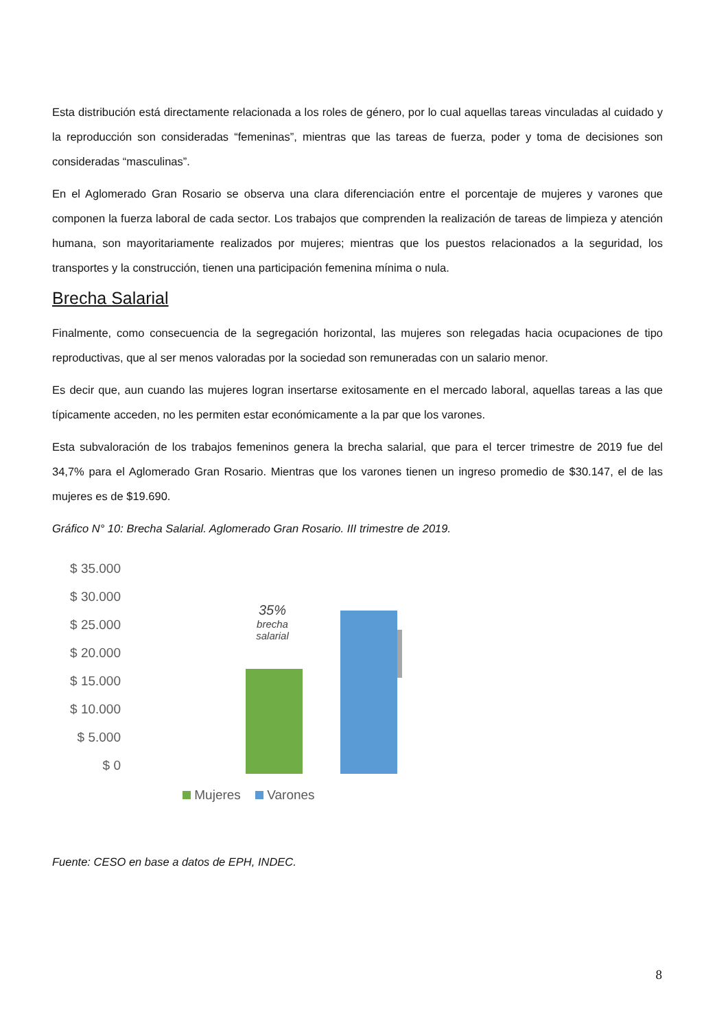Esta distribución está directamente relacionada a los roles de género, por lo cual aquellas tareas vinculadas al cuidado y la reproducción son consideradas “femeninas”, mientras que las tareas de fuerza, poder y toma de decisiones son consideradas “masculinas”.
En el Aglomerado Gran Rosario se observa una clara diferenciación entre el porcentaje de mujeres y varones que componen la fuerza laboral de cada sector. Los trabajos que comprenden la realización de tareas de limpieza y atención humana, son mayoritariamente realizados por mujeres; mientras que los puestos relacionados a la seguridad, los transportes y la construcción, tienen una participación femenina mínima o nula.
Brecha Salarial
Finalmente, como consecuencia de la segregación horizontal, las mujeres son relegadas hacia ocupaciones de tipo reproductivas, que al ser menos valoradas por la sociedad son remuneradas con un salario menor.
Es decir que, aun cuando las mujeres logran insertarse exitosamente en el mercado laboral, aquellas tareas a las que típicamente acceden, no les permiten estar económicamente a la par que los varones.
Esta subvaloración de los trabajos femeninos genera la brecha salarial, que para el tercer trimestre de 2019 fue del 34,7% para el Aglomerado Gran Rosario. Mientras que los varones tienen un ingreso promedio de $30.147, el de las mujeres es de $19.690.
Gráfico N° 10: Brecha Salarial. Aglomerado Gran Rosario. III trimestre de 2019.
$ 35.000
$ 30.000
$ 25.000
$ 20.000
$ 15.000
$ 10.000
$ 5.000
$ 0
35%
brecha salarial
Mujeres Varones
Fuente: CESO en base a datos de EPH, INDEC.
8